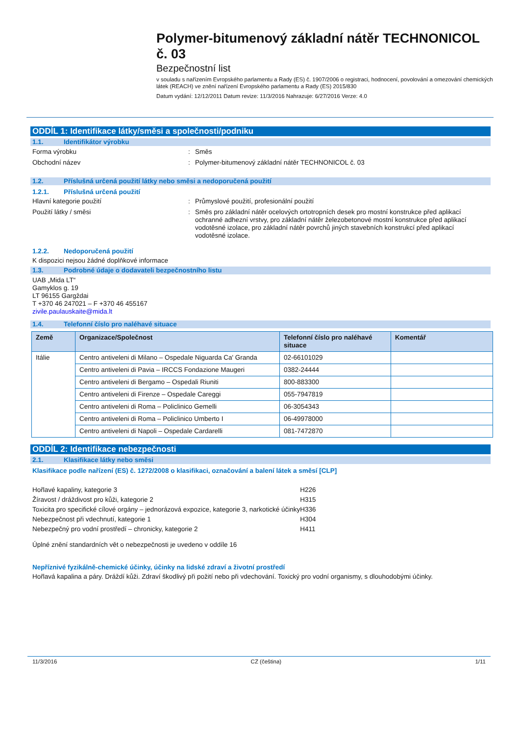Polymer-bitumenový základní nátěr TECHNONICOL č. 03
Bezpečnostní list
v souladu s nařízením Evropského parlamentu a Rady (ES) č. 1907/2006 o registraci, hodnocení, povolování a omezování chemických látek (REACH) ve znění nařízení Evropského parlamentu a Rady (ES) 2015/830
Datum vydání: 12/12/2011 Datum revize: 11/3/2016 Nahrazuje: 6/27/2016 Verze: 4.0
ODDÍL 1: Identifikace látky/směsi a společnosti/podniku
1.1. Identifikátor výrobku
Forma výrobku : Směs
Obchodní název : Polymer-bitumenový základní nátěr TECHNONICOL č. 03
1.2. Příslušná určená použití látky nebo směsi a nedoporučená použití
1.2.1. Příslušná určená použití
Hlavní kategorie použití : Průmyslové použití, profesionální použití
Použití látky / směsi : Směs pro základní nátěr ocelových ortotropních desek pro mostní konstrukce před aplikací ochranné adhezní vrstvy, pro základní nátěr železobetonové mostní konstrukce před aplikací vodotěsné izolace, pro základní nátěr povrchů jiných stavebních konstrukcí před aplikací vodotěsné izolace.
1.2.2. Nedoporučená použití
K dispozici nejsou žádné doplňkové informace
1.3. Podrobné údaje o dodavateli bezpečnostního listu
UAB „Mida LT“
Gamyklos g. 19
LT 96155 Gargždai
T +370 46 247021 – F +370 46 455167
zivile.paulauskaite@mida.lt
1.4. Telefonní číslo pro naléhavé situace
| Země | Organizace/Společnost | Telefonní číslo pro naléhavé situace | Komentář |
| --- | --- | --- | --- |
| Itálie | Centro antiveleni di Milano – Ospedale Niguarda Ca' Granda | 02-66101029 | |
| | Centro antiveleni di Pavia – IRCCS Fondazione Maugeri | 0382-24444 | |
| | Centro antiveleni di Bergamo – Ospedali Riuniti | 800-883300 | |
| | Centro antiveleni di Firenze – Ospedale Careggi | 055-7947819 | |
| | Centro antiveleni di Roma – Policlinico Gemelli | 06-3054343 | |
| | Centro antiveleni di Roma – Policlinico Umberto I | 06-49978000 | |
| | Centro antiveleni di Napoli – Ospedale Cardarelli | 081-7472870 | |
ODDÍL 2: Identifikace nebezpečnosti
2.1. Klasifikace látky nebo směsi
Klasifikace podle nařízení (ES) č. 1272/2008 o klasifikaci, označování a balení látek a směsí [CLP]
| Hořlavé kapaliny, kategorie 3 | H226 |
| Žíravost / dráždivost pro kůži, kategorie 2 | H315 |
| Toxicita pro specifické cílové orgány – jednorázová expozice, kategorie 3, narkotické účinky | H336 |
| Nebezpečnost při vdechnutí, kategorie 1 | H304 |
| Nebezpečný pro vodní prostředí – chronicky, kategorie 2 | H411 |
Úplné znění standardních vět o nebezpečnosti je uvedeno v oddíle 16
Nepříznivé fyzikálně-chemické účinky, účinky na lidské zdraví a životní prostředí
Hořlavá kapalina a páry. Dráždí kůži. Zdraví škodlivý při požití nebo při vdechování. Toxický pro vodní organismy, s dlouhodobými účinky.
11/3/2016 CZ (čeština) 1/11